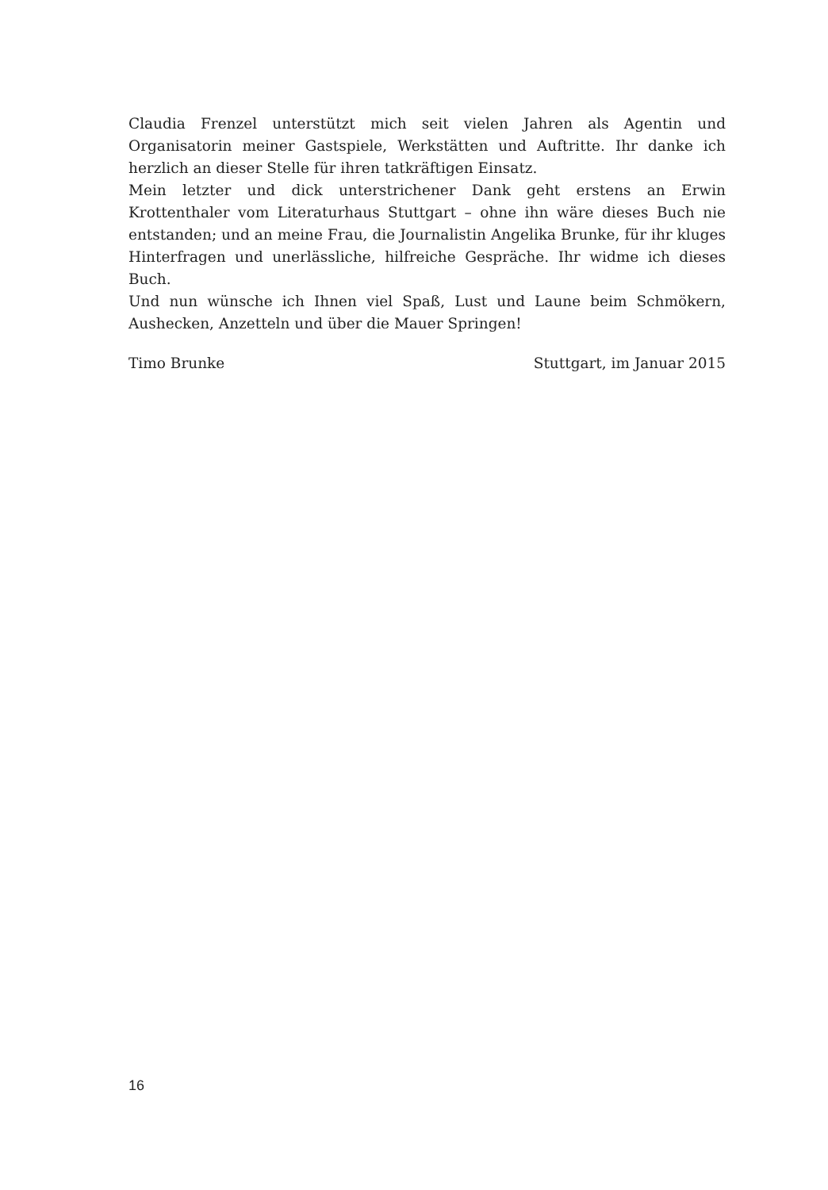Claudia Frenzel unterstützt mich seit vielen Jahren als Agentin und Organisatorin meiner Gastspiele, Werkstätten und Auftritte. Ihr danke ich herzlich an dieser Stelle für ihren tatkräftigen Einsatz.
Mein letzter und dick unterstrichener Dank geht erstens an Erwin Krottenthaler vom Literaturhaus Stuttgart – ohne ihn wäre dieses Buch nie entstanden; und an meine Frau, die Journalistin Angelika Brunke, für ihr kluges Hinterfragen und unerlässliche, hilfreiche Gespräche. Ihr widme ich dieses Buch.
Und nun wünsche ich Ihnen viel Spaß, Lust und Laune beim Schmökern, Aushecken, Anzetteln und über die Mauer Springen!
Timo Brunke Stuttgart, im Januar 2015
16